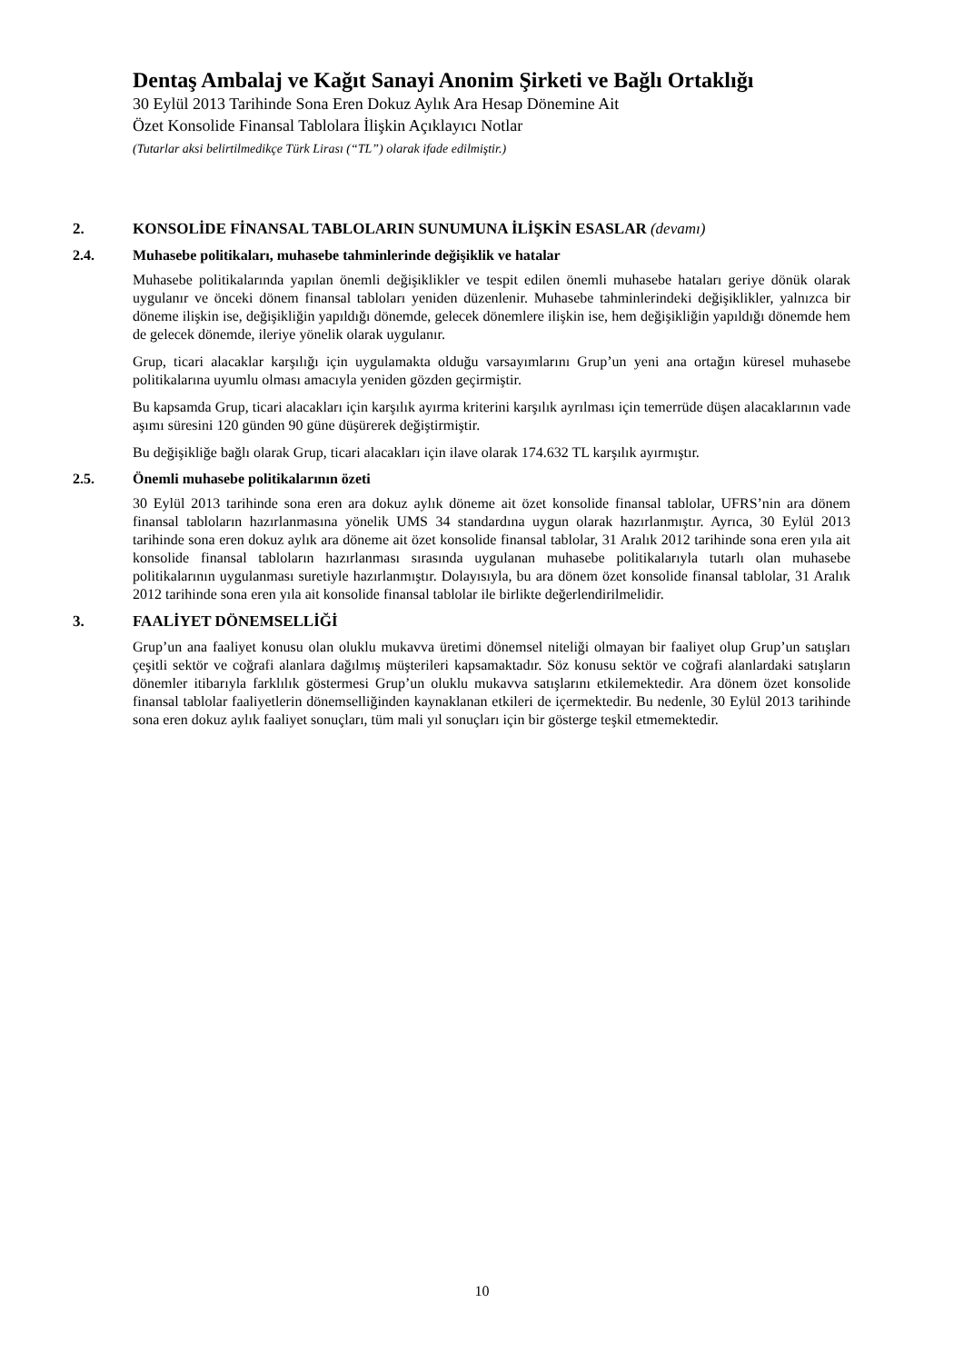Dentaş Ambalaj ve Kağıt Sanayi Anonim Şirketi ve Bağlı Ortaklığı
30 Eylül 2013 Tarihinde Sona Eren Dokuz Aylık Ara Hesap Dönemine Ait
Özet Konsolide Finansal Tablolara İlişkin Açıklayıcı Notlar
(Tutarlar aksi belirtilmedikçe Türk Lirası (“TL”) olarak ifade edilmiştir.)
2. KONSOLİDE FİNANSAL TABLOLARIN SUNUMUNA İLİŞKİN ESASLAR (devamı)
2.4. Muhasebe politikaları, muhasebe tahminlerinde değişiklik ve hatalar
Muhasebe politikalarında yapılan önemli değişiklikler ve tespit edilen önemli muhasebe hataları geriye dönük olarak uygulanır ve önceki dönem finansal tabloları yeniden düzenlenir. Muhasebe tahminlerindeki değişiklikler, yalnızca bir döneme ilişkin ise, değişikliğin yapıldığı dönemde, gelecek dönemlere ilişkin ise, hem değişikliğin yapıldığı dönemde hem de gelecek dönemde, ileriye yönelik olarak uygulanır.
Grup, ticari alacaklar karşılığı için uygulamakta olduğu varsayımlarını Grup’un yeni ana ortağın küresel muhasebe politikalarına uyumlu olması amacıyla yeniden gözden geçirmiştir.
Bu kapsamda Grup, ticari alacakları için karşılık ayırma kriterini karşılık ayrılması için temerrüde düşen alacaklarının vade aşımı süresini 120 günden 90 güne düşürerek değiştirmiştir.
Bu değişikliğe bağlı olarak Grup, ticari alacakları için ilave olarak 174.632 TL karşılık ayırmıştır.
2.5. Önemli muhasebe politikalarının özeti
30 Eylül 2013 tarihinde sona eren ara dokuz aylık döneme ait özet konsolide finansal tablolar, UFRS’nin ara dönem finansal tabloların hazırlanmasına yönelik UMS 34 standardına uygun olarak hazırlanmıştır. Ayrıca, 30 Eylül 2013 tarihinde sona eren dokuz aylık ara döneme ait özet konsolide finansal tablolar, 31 Aralık 2012 tarihinde sona eren yıla ait konsolide finansal tabloların hazırlanması sırasında uygulanan muhasebe politikalarıyla tutarlı olan muhasebe politikalarının uygulanması suretiyle hazırlanmıştır. Dolayısıyla, bu ara dönem özet konsolide finansal tablolar, 31 Aralık 2012 tarihinde sona eren yıla ait konsolide finansal tablolar ile birlikte değerlendirilmelidir.
3. FAALİYET DÖNEMSELLİĞİ
Grup’un ana faaliyet konusu olan oluklu mukavva üretimi dönemsel niteliği olmayan bir faaliyet olup Grup’un satışları çeşitli sektör ve coğrafi alanlara dağılmış müşterileri kapsamaktadır. Söz konusu sektör ve coğrafi alanlardaki satışların dönemler itibarıyla farklılık göstermesi Grup’un oluklu mukavva satışlarını etkilemektedir. Ara dönem özet konsolide finansal tablolar faaliyetlerin dönemselliğinden kaynaklanan etkileri de içermektedir. Bu nedenle, 30 Eylül 2013 tarihinde sona eren dokuz aylık faaliyet sonuçları, tüm mali yıl sonuçları için bir gösterge teşkil etmemektedir.
10